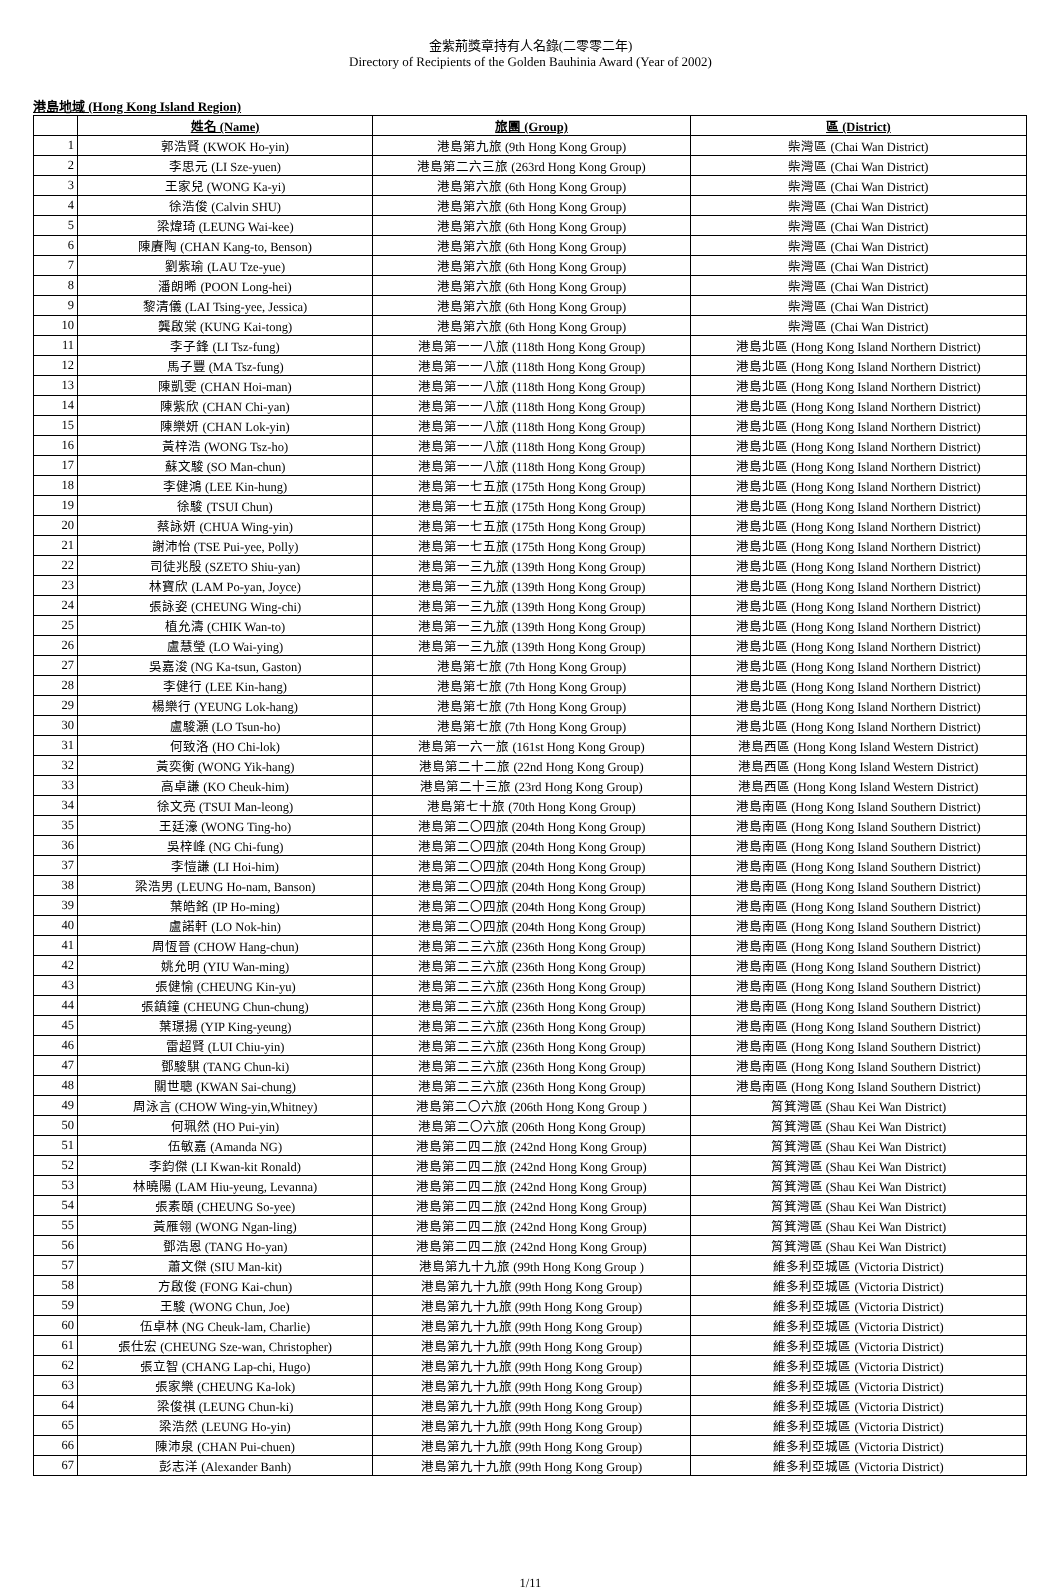金紫荊獎章持有人名錄(二零零二年)
Directory of Recipients of the Golden Bauhinia Award (Year of 2002)
港島地域 (Hong Kong Island Region)
| | 姓名 (Name) | 旅團 (Group) | 區 (District) |
| --- | --- | --- | --- |
| 1 | 郭浩賢 (KWOK Ho-yin) | 港島第九旅 (9th Hong Kong Group) | 柴灣區 (Chai Wan District) |
| 2 | 李思元 (LI Sze-yuen) | 港島第二六三旅 (263rd Hong Kong Group) | 柴灣區 (Chai Wan District) |
| 3 | 王家兒 (WONG Ka-yi) | 港島第六旅 (6th Hong Kong Group) | 柴灣區 (Chai Wan District) |
| 4 | 徐浩俊 (Calvin SHU) | 港島第六旅 (6th Hong Kong Group) | 柴灣區 (Chai Wan District) |
| 5 | 梁煒琦 (LEUNG Wai-kee) | 港島第六旅 (6th Hong Kong Group) | 柴灣區 (Chai Wan District) |
| 6 | 陳賡陶 (CHAN Kang-to, Benson) | 港島第六旅 (6th Hong Kong Group) | 柴灣區 (Chai Wan District) |
| 7 | 劉紫瑜 (LAU Tze-yue) | 港島第六旅 (6th Hong Kong Group) | 柴灣區 (Chai Wan District) |
| 8 | 潘朗晞 (POON Long-hei) | 港島第六旅 (6th Hong Kong Group) | 柴灣區 (Chai Wan District) |
| 9 | 黎清儀 (LAI Tsing-yee, Jessica) | 港島第六旅 (6th Hong Kong Group) | 柴灣區 (Chai Wan District) |
| 10 | 龔啟棠 (KUNG Kai-tong) | 港島第六旅 (6th Hong Kong Group) | 柴灣區 (Chai Wan District) |
| 11 | 李子鋒 (LI Tsz-fung) | 港島第一一八旅 (118th Hong Kong Group) | 港島北區 (Hong Kong Island Northern District) |
| 12 | 馬子豐 (MA Tsz-fung) | 港島第一一八旅 (118th Hong Kong Group) | 港島北區 (Hong Kong Island Northern District) |
| 13 | 陳凱雯 (CHAN Hoi-man) | 港島第一一八旅 (118th Hong Kong Group) | 港島北區 (Hong Kong Island Northern District) |
| 14 | 陳紫欣 (CHAN Chi-yan) | 港島第一一八旅 (118th Hong Kong Group) | 港島北區 (Hong Kong Island Northern District) |
| 15 | 陳樂妍 (CHAN Lok-yin) | 港島第一一八旅 (118th Hong Kong Group) | 港島北區 (Hong Kong Island Northern District) |
| 16 | 黃梓浩 (WONG Tsz-ho) | 港島第一一八旅 (118th Hong Kong Group) | 港島北區 (Hong Kong Island Northern District) |
| 17 | 蘇文駿 (SO Man-chun) | 港島第一一八旅 (118th Hong Kong Group) | 港島北區 (Hong Kong Island Northern District) |
| 18 | 李健鴻 (LEE Kin-hung) | 港島第一七五旅 (175th Hong Kong Group) | 港島北區 (Hong Kong Island Northern District) |
| 19 | 徐駿 (TSUI Chun) | 港島第一七五旅 (175th Hong Kong Group) | 港島北區 (Hong Kong Island Northern District) |
| 20 | 蔡詠妍 (CHUA Wing-yin) | 港島第一七五旅 (175th Hong Kong Group) | 港島北區 (Hong Kong Island Northern District) |
| 21 | 謝沛怡 (TSE Pui-yee, Polly) | 港島第一七五旅 (175th Hong Kong Group) | 港島北區 (Hong Kong Island Northern District) |
| 22 | 司徒兆殷 (SZETO Shiu-yan) | 港島第一三九旅 (139th Hong Kong Group) | 港島北區 (Hong Kong Island Northern District) |
| 23 | 林寶欣 (LAM Po-yan, Joyce) | 港島第一三九旅 (139th Hong Kong Group) | 港島北區 (Hong Kong Island Northern District) |
| 24 | 張詠姿 (CHEUNG Wing-chi) | 港島第一三九旅 (139th Hong Kong Group) | 港島北區 (Hong Kong Island Northern District) |
| 25 | 植允濤 (CHIK Wan-to) | 港島第一三九旅 (139th Hong Kong Group) | 港島北區 (Hong Kong Island Northern District) |
| 26 | 盧慧瑩 (LO Wai-ying) | 港島第一三九旅 (139th Hong Kong Group) | 港島北區 (Hong Kong Island Northern District) |
| 27 | 吳嘉浚 (NG Ka-tsun, Gaston) | 港島第七旅 (7th Hong Kong Group) | 港島北區 (Hong Kong Island Northern District) |
| 28 | 李健行 (LEE Kin-hang) | 港島第七旅 (7th Hong Kong Group) | 港島北區 (Hong Kong Island Northern District) |
| 29 | 楊樂行 (YEUNG Lok-hang) | 港島第七旅 (7th Hong Kong Group) | 港島北區 (Hong Kong Island Northern District) |
| 30 | 盧駿灝 (LO Tsun-ho) | 港島第七旅 (7th Hong Kong Group) | 港島北區 (Hong Kong Island Northern District) |
| 31 | 何致洛 (HO Chi-lok) | 港島第一六一旅 (161st Hong Kong Group) | 港島西區 (Hong Kong Island Western District) |
| 32 | 黃奕衡 (WONG Yik-hang) | 港島第二十二旅 (22nd Hong Kong Group) | 港島西區 (Hong Kong Island Western District) |
| 33 | 高卓謙 (KO Cheuk-him) | 港島第二十三旅 (23rd Hong Kong Group) | 港島西區 (Hong Kong Island Western District) |
| 34 | 徐文亮 (TSUI Man-leong) | 港島第七十旅 (70th Hong Kong Group) | 港島南區 (Hong Kong Island Southern District) |
| 35 | 王廷濠 (WONG Ting-ho) | 港島第二〇四旅 (204th Hong Kong Group) | 港島南區 (Hong Kong Island Southern District) |
| 36 | 吳梓峰 (NG Chi-fung) | 港島第二〇四旅 (204th Hong Kong Group) | 港島南區 (Hong Kong Island Southern District) |
| 37 | 李愷謙 (LI Hoi-him) | 港島第二〇四旅 (204th Hong Kong Group) | 港島南區 (Hong Kong Island Southern District) |
| 38 | 梁浩男 (LEUNG Ho-nam, Banson) | 港島第二〇四旅 (204th Hong Kong Group) | 港島南區 (Hong Kong Island Southern District) |
| 39 | 葉皓銘 (IP Ho-ming) | 港島第二〇四旅 (204th Hong Kong Group) | 港島南區 (Hong Kong Island Southern District) |
| 40 | 盧諾軒 (LO Nok-hin) | 港島第二〇四旅 (204th Hong Kong Group) | 港島南區 (Hong Kong Island Southern District) |
| 41 | 周恆晉 (CHOW Hang-chun) | 港島第二三六旅 (236th Hong Kong Group) | 港島南區 (Hong Kong Island Southern District) |
| 42 | 姚允明 (YIU Wan-ming) | 港島第二三六旅 (236th Hong Kong Group) | 港島南區 (Hong Kong Island Southern District) |
| 43 | 張健愉 (CHEUNG Kin-yu) | 港島第二三六旅 (236th Hong Kong Group) | 港島南區 (Hong Kong Island Southern District) |
| 44 | 張鎮鐘 (CHEUNG Chun-chung) | 港島第二三六旅 (236th Hong Kong Group) | 港島南區 (Hong Kong Island Southern District) |
| 45 | 葉璟揚 (YIP King-yeung) | 港島第二三六旅 (236th Hong Kong Group) | 港島南區 (Hong Kong Island Southern District) |
| 46 | 雷超賢 (LUI Chiu-yin) | 港島第二三六旅 (236th Hong Kong Group) | 港島南區 (Hong Kong Island Southern District) |
| 47 | 鄧駿騏 (TANG Chun-ki) | 港島第二三六旅 (236th Hong Kong Group) | 港島南區 (Hong Kong Island Southern District) |
| 48 | 關世聰 (KWAN Sai-chung) | 港島第二三六旅 (236th Hong Kong Group) | 港島南區 (Hong Kong Island Southern District) |
| 49 | 周泳言 (CHOW Wing-yin,Whitney) | 港島第二〇六旅 (206th Hong Kong Group ) | 筲箕灣區 (Shau Kei Wan District) |
| 50 | 何珮然 (HO Pui-yin) | 港島第二〇六旅 (206th Hong Kong Group) | 筲箕灣區 (Shau Kei Wan District) |
| 51 | 伍敏嘉 (Amanda NG) | 港島第二四二旅 (242nd Hong Kong Group) | 筲箕灣區 (Shau Kei Wan District) |
| 52 | 李鈞傑 (LI Kwan-kit Ronald) | 港島第二四二旅 (242nd Hong Kong Group) | 筲箕灣區 (Shau Kei Wan District) |
| 53 | 林曉陽 (LAM Hiu-yeung, Levanna) | 港島第二四二旅 (242nd Hong Kong Group) | 筲箕灣區 (Shau Kei Wan District) |
| 54 | 張素頤 (CHEUNG So-yee) | 港島第二四二旅 (242nd Hong Kong Group) | 筲箕灣區 (Shau Kei Wan District) |
| 55 | 黃雁翎 (WONG Ngan-ling) | 港島第二四二旅 (242nd Hong Kong Group) | 筲箕灣區 (Shau Kei Wan District) |
| 56 | 鄧浩恩 (TANG Ho-yan) | 港島第二四二旅 (242nd Hong Kong Group) | 筲箕灣區 (Shau Kei Wan District) |
| 57 | 蕭文傑 (SIU Man-kit) | 港島第九十九旅 (99th Hong Kong Group ) | 維多利亞城區 (Victoria District) |
| 58 | 方啟俊 (FONG Kai-chun) | 港島第九十九旅 (99th Hong Kong Group) | 維多利亞城區 (Victoria District) |
| 59 | 王駿 (WONG Chun, Joe) | 港島第九十九旅 (99th Hong Kong Group) | 維多利亞城區 (Victoria District) |
| 60 | 伍卓林 (NG Cheuk-lam, Charlie) | 港島第九十九旅 (99th Hong Kong Group) | 維多利亞城區 (Victoria District) |
| 61 | 張仕宏 (CHEUNG Sze-wan, Christopher) | 港島第九十九旅 (99th Hong Kong Group) | 維多利亞城區 (Victoria District) |
| 62 | 張立智 (CHANG Lap-chi, Hugo) | 港島第九十九旅 (99th Hong Kong Group) | 維多利亞城區 (Victoria District) |
| 63 | 張家樂 (CHEUNG Ka-lok) | 港島第九十九旅 (99th Hong Kong Group) | 維多利亞城區 (Victoria District) |
| 64 | 梁俊祺 (LEUNG Chun-ki) | 港島第九十九旅 (99th Hong Kong Group) | 維多利亞城區 (Victoria District) |
| 65 | 梁浩然 (LEUNG Ho-yin) | 港島第九十九旅 (99th Hong Kong Group) | 維多利亞城區 (Victoria District) |
| 66 | 陳沛泉 (CHAN Pui-chuen) | 港島第九十九旅 (99th Hong Kong Group) | 維多利亞城區 (Victoria District) |
| 67 | 彭志洋 (Alexander Banh) | 港島第九十九旅 (99th Hong Kong Group) | 維多利亞城區 (Victoria District) |
1/11